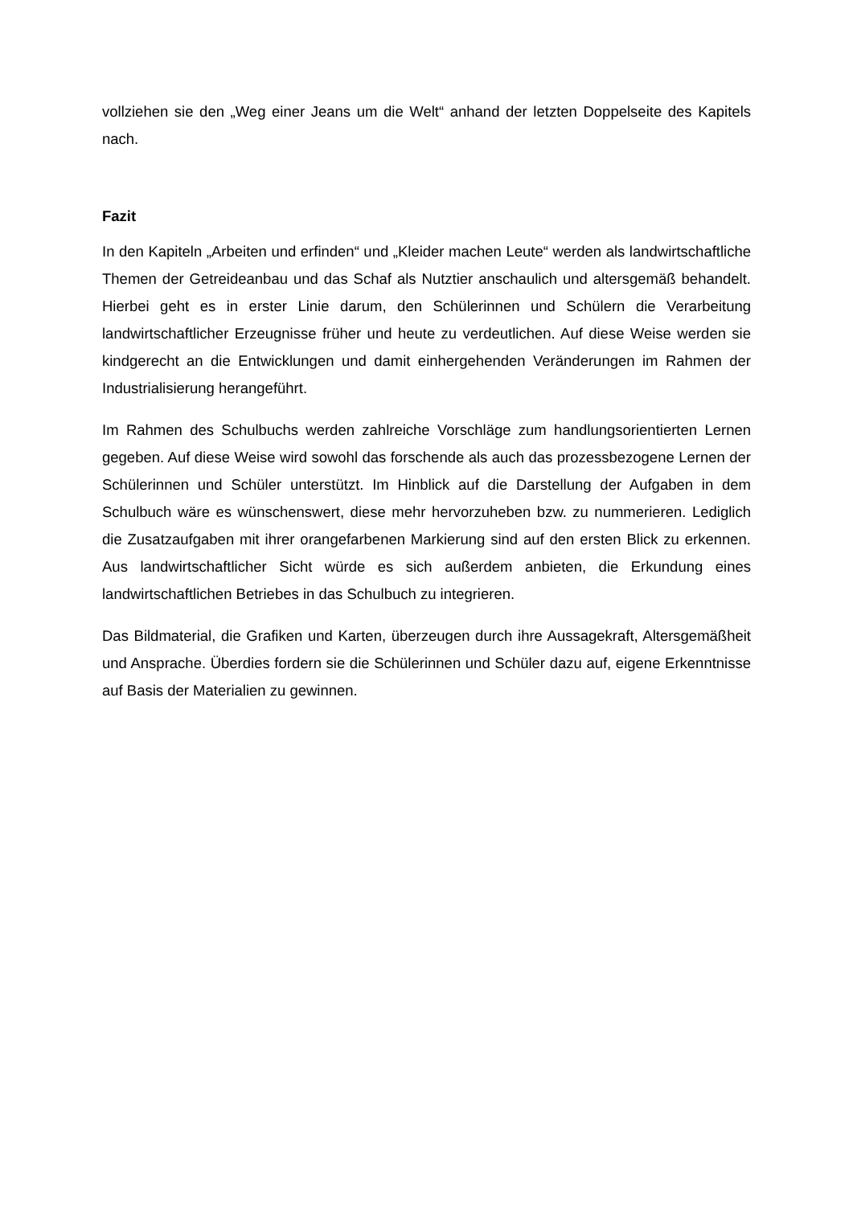vollziehen sie den „Weg einer Jeans um die Welt“ anhand der letzten Doppelseite des Kapitels nach.
Fazit
In den Kapiteln „Arbeiten und erfinden“ und „Kleider machen Leute“ werden als landwirtschaftliche Themen der Getreideanbau und das Schaf als Nutztier anschaulich und altersgemäß behandelt. Hierbei geht es in erster Linie darum, den Schülerinnen und Schülern die Verarbeitung landwirtschaftlicher Erzeugnisse früher und heute zu verdeutlichen. Auf diese Weise werden sie kindgerecht an die Entwicklungen und damit einhergehenden Veränderungen im Rahmen der Industrialisierung herangeführt.
Im Rahmen des Schulbuchs werden zahlreiche Vorschläge zum handlungsorientierten Lernen gegeben. Auf diese Weise wird sowohl das forschende als auch das prozessbezogene Lernen der Schülerinnen und Schüler unterstützt. Im Hinblick auf die Darstellung der Aufgaben in dem Schulbuch wäre es wünschenswert, diese mehr hervorzuheben bzw. zu nummerieren. Lediglich die Zusatzaufgaben mit ihrer orangefarbenen Markierung sind auf den ersten Blick zu erkennen. Aus landwirtschaftlicher Sicht würde es sich außerdem anbieten, die Erkundung eines landwirtschaftlichen Betriebes in das Schulbuch zu integrieren.
Das Bildmaterial, die Grafiken und Karten, überzeugen durch ihre Aussagekraft, Altersgemäßheit und Ansprache. Überdies fordern sie die Schülerinnen und Schüler dazu auf, eigene Erkenntnisse auf Basis der Materialien zu gewinnen.